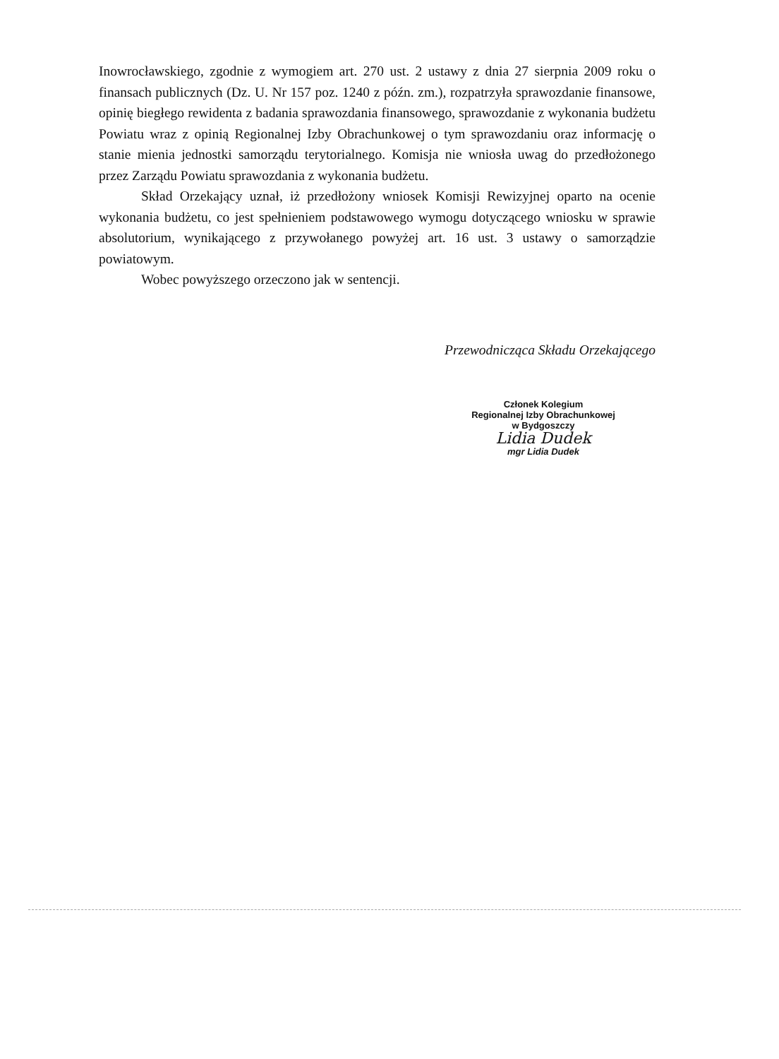Inowrocławskiego, zgodnie z wymogiem art. 270 ust. 2 ustawy z dnia 27 sierpnia 2009 roku o finansach publicznych (Dz. U. Nr 157 poz. 1240 z późn. zm.), rozpatrzyła sprawozdanie finansowe, opinię biegłego rewidenta z badania sprawozdania finansowego, sprawozdanie z wykonania budżetu Powiatu wraz z opinią Regionalnej Izby Obrachunkowej o tym sprawozdaniu oraz informację o stanie mienia jednostki samorządu terytorialnego. Komisja nie wniosła uwag do przedłożonego przez Zarządu Powiatu sprawozdania z wykonania budżetu.
Skład Orzekający uznał, iż przedłożony wniosek Komisji Rewizyjnej oparto na ocenie wykonania budżetu, co jest spełnieniem podstawowego wymogu dotyczącego wniosku w sprawie absolutorium, wynikającego z przywołanego powyżej art. 16 ust. 3 ustawy o samorządzie powiatowym.
Wobec powyższego orzeczono jak w sentencji.
Przewodnicząca Składu Orzekającego
Członek Kolegium
Regionalnej Izby Obrachunkowej
w Bydgoszczy
Lidia Dudek
mgr Lidia Dudek